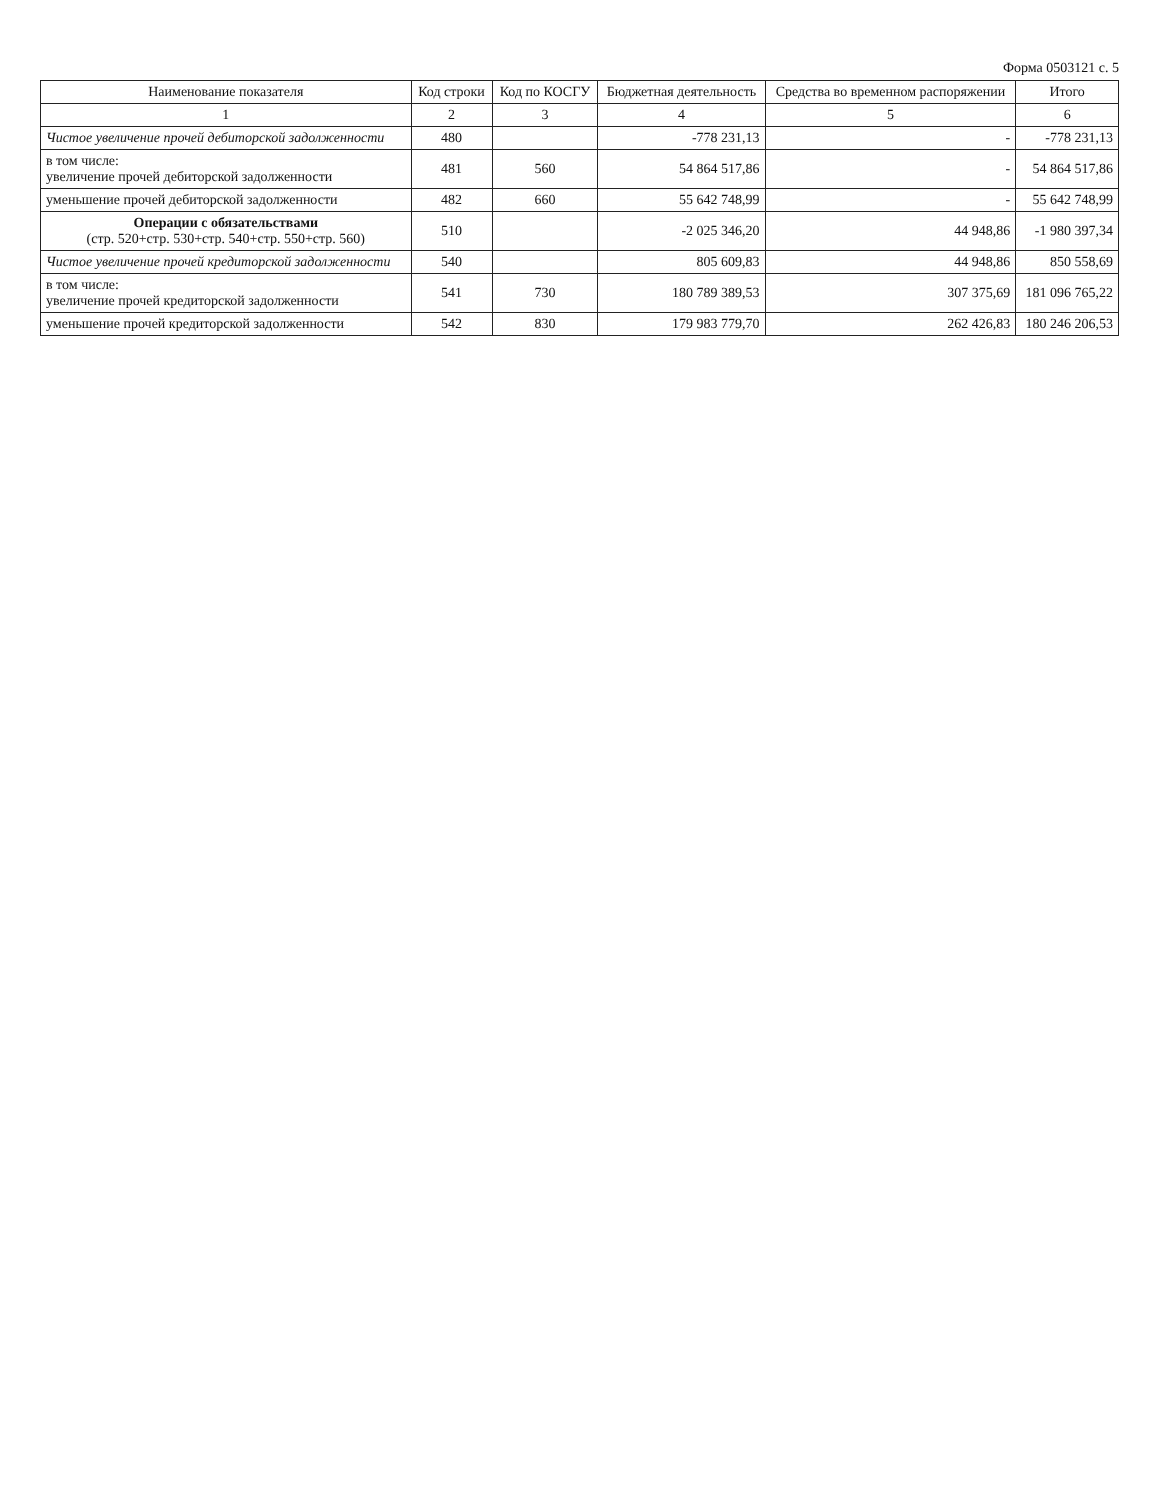Форма 0503121 с. 5
| Наименование показателя | Код строки | Код по КОСГУ | Бюджетная деятельность | Средства во временном распоряжении | Итого |
| --- | --- | --- | --- | --- | --- |
| 1 | 2 | 3 | 4 | 5 | 6 |
| Чистое увеличение прочей дебиторской задолженности | 480 | | -778 231,13 | - | -778 231,13 |
| в том числе: увеличение прочей дебиторской задолженности | 481 | 560 | 54 864 517,86 | - | 54 864 517,86 |
| уменьшение прочей дебиторской задолженности | 482 | 660 | 55 642 748,99 | - | 55 642 748,99 |
| Операции с обязательствами (стр. 520+стр. 530+стр. 540+стр. 550+стр. 560) | 510 | | -2 025 346,20 | 44 948,86 | -1 980 397,34 |
| Чистое увеличение прочей кредиторской задолженности | 540 | | 805 609,83 | 44 948,86 | 850 558,69 |
| в том числе: увеличение прочей кредиторской задолженности | 541 | 730 | 180 789 389,53 | 307 375,69 | 181 096 765,22 |
| уменьшение прочей кредиторской задолженности | 542 | 830 | 179 983 779,70 | 262 426,83 | 180 246 206,53 |